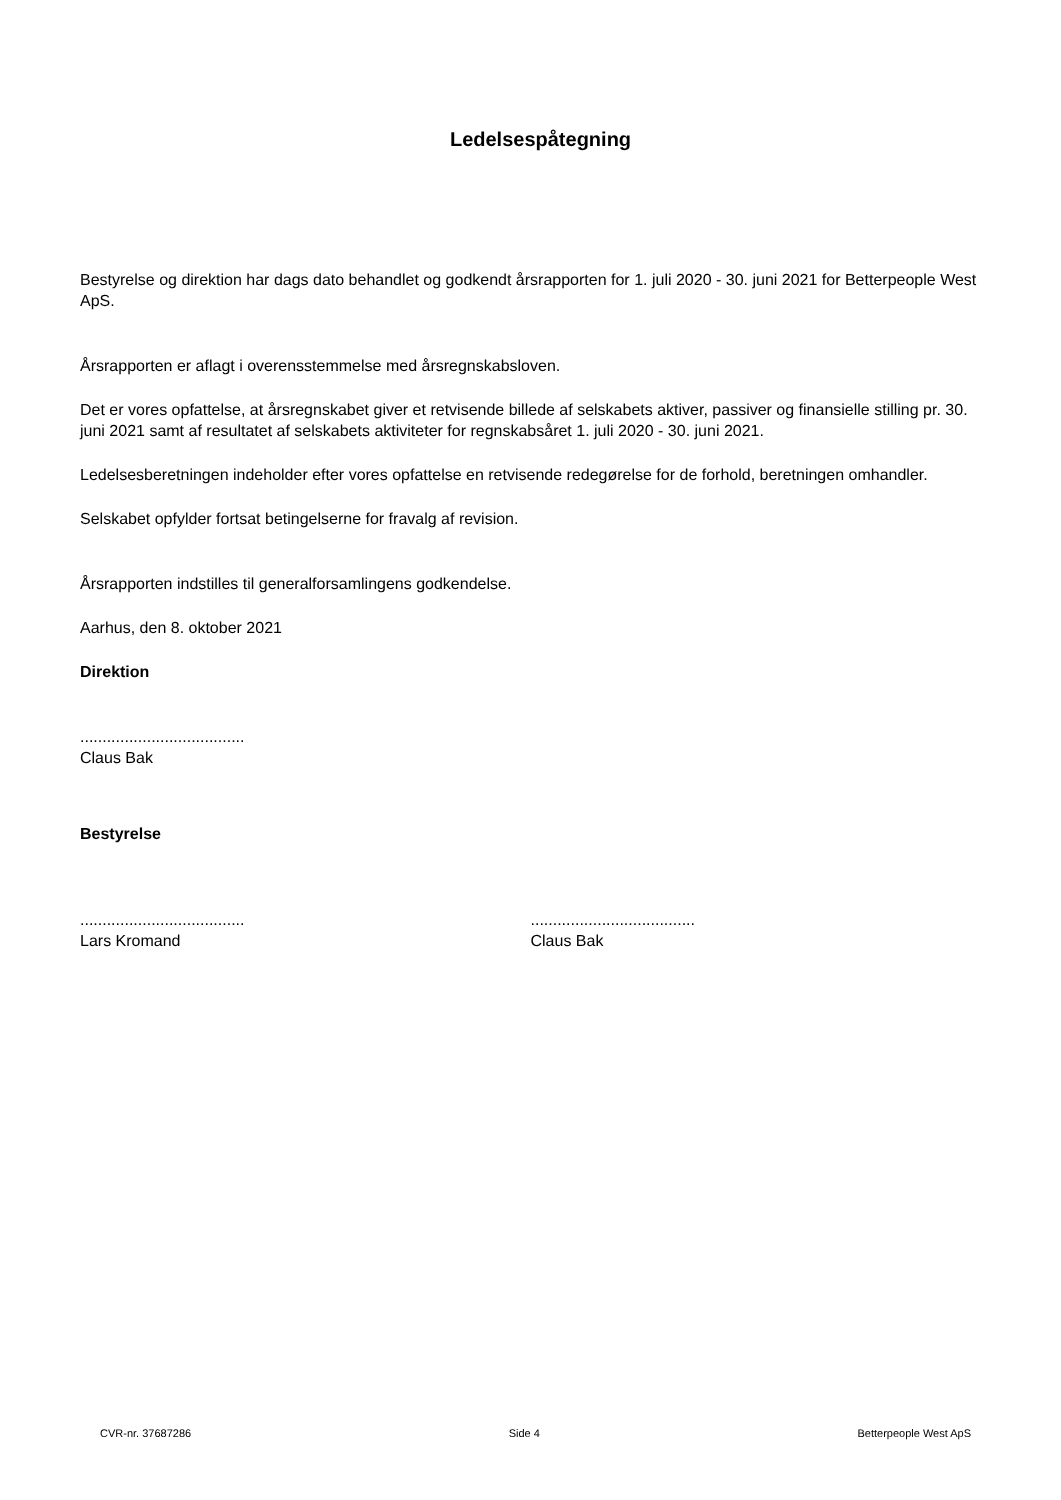Ledelsespåtegning
Bestyrelse og direktion har dags dato behandlet og godkendt årsrapporten for 1. juli 2020 - 30. juni 2021 for Betterpeople West ApS.
Årsrapporten er aflagt i overensstemmelse med årsregnskabsloven.
Det er vores opfattelse, at årsregnskabet giver et retvisende billede af selskabets aktiver, passiver og finansielle stilling pr. 30. juni 2021 samt af resultatet af selskabets aktiviteter for regnskabsåret 1. juli 2020 - 30. juni 2021.
Ledelsesberetningen indeholder efter vores opfattelse en retvisende redegørelse for de forhold, beretningen omhandler.
Selskabet opfylder fortsat betingelserne for fravalg af revision.
Årsrapporten indstilles til generalforsamlingens godkendelse.
Aarhus, den 8. oktober 2021
Direktion
.....................................
Claus Bak
Bestyrelse
.....................................
Lars Kromand
.....................................
Claus Bak
CVR-nr. 37687286 Side 4 Betterpeople West ApS